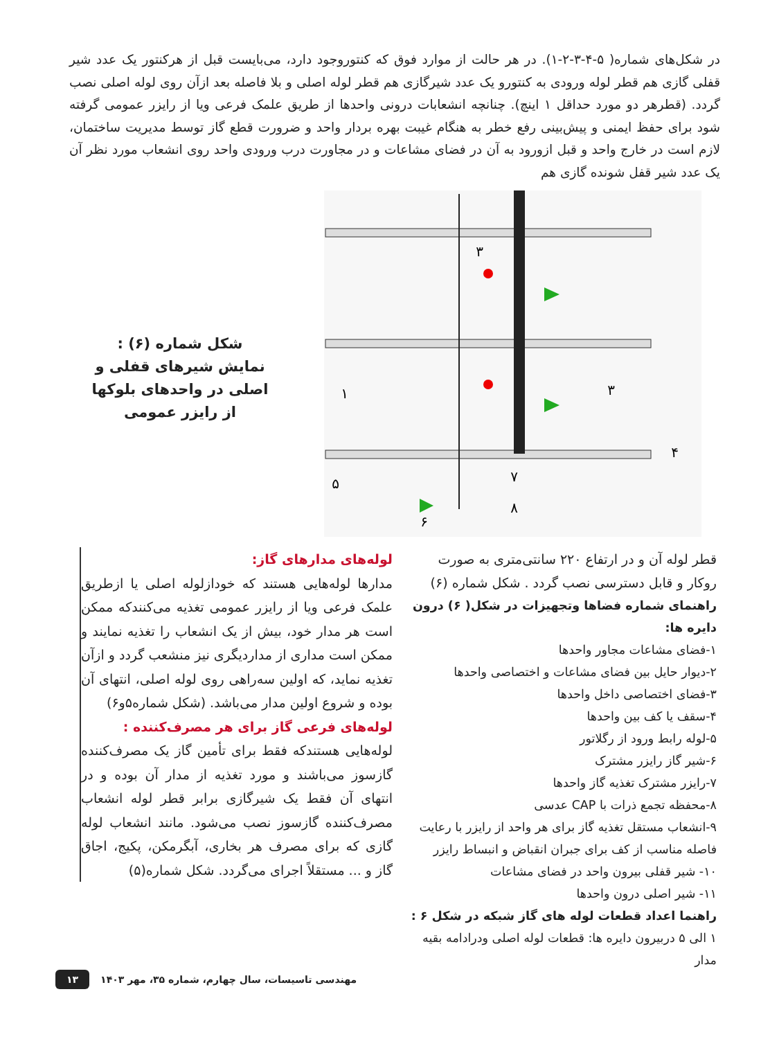در شکل‌های شماره( ۵-۴-۳-۲-۱). در هر حالت از موارد فوق که کنتوروجود دارد، می‌بایست قبل از هرکنتور یک عدد شیر قفلی گازی هم قطر لوله ورودی به کنتورو یک عدد شیرگازی هم قطر لوله اصلی و بلا فاصله بعد ازآن روی لوله اصلی نصب گردد. (قطرهر دو مورد حداقل ۱ اینچ). چنانچه انشعابات درونی واحدها از طریق علمک فرعی ویا از رایزر عمومی گرفته شود برای حفظ ایمنی و پیش‌بینی رفع خطر به هنگام غیبت بهره بردار واحد و ضرورت قطع گاز توسط مدیریت ساختمان، لازم است در خارج واحد و قبل ازورود به آن در فضای مشاعات و در مجاورت درب ورودی واحد روی انشعاب مورد نظر آن یک عدد شیر قفل شونده گازی هم
شکل شماره (۶) :
نمایش شیرهای قفلی و اصلی در واحدهای بلوکها از رایزر عمومی
۳
۱
۳
۴
۵
۶
۷
۸
قطر لوله آن و در ارتفاع ۲۲۰ سانتی‌متری به صورت روکار و قابل دسترسی نصب گردد . شکل شماره (۶)
راهنمای شماره فضاها وتجهیزات در شکل( ۶) درون دایره ها:
۱-فضای مشاعات مجاور واحدها
۲-دیوار حایل بین فضای مشاعات و اختصاصی واحدها
۳-فضای اختصاصی داخل واحدها
۴-سقف یا کف بین واحدها
۵-لوله رابط ورود از رگلاتور
۶-شیر گاز رایزر مشترک
۷-رایزر مشترک تغذیه گاز واحدها
۸-محفظه تجمع ذرات با CAP عدسی
۹-انشعاب مستقل تغذیه گاز برای هر واحد از رایزر با رعایت فاصله مناسب از کف برای جبران انقباض و انبساط رایزر
۱۰- شیر قفلی بیرون واحد در فضای مشاعات
۱۱- شیر اصلی درون واحدها
راهنما اعداد قطعات لوله های گاز شبکه در شکل ۶ :
۱ الی ۵ دربیرون دایره ها: قطعات لوله اصلی ودرادامه بقیه مدار
لوله‌های مدارهای گاز:
مدارها لوله‌هایی هستند که خودازلوله اصلی یا ازطریق علمک فرعی ویا از رایزر عمومی تغذیه می‌کنندکه ممکن است هر مدار خود، بیش از یک انشعاب را تغذیه نمایند و ممکن است مداری از مداردیگری نیز منشعب گردد و ازآن تغذیه نماید، که اولین سه‌راهی روی لوله اصلی، انتهای آن بوده و شروع اولین مدار می‌باشد. (شکل شماره۵و۶)
لوله‌های فرعی گاز برای هر مصرف‌کننده :
لوله‌هایی هستندکه فقط برای تأمین گاز یک مصرف‌کننده گازسوز می‌باشند و مورد تغذیه از مدار آن بوده و در انتهای آن فقط یک شیرگازی برابر قطر لوله انشعاب مصرف‌کننده گازسوز نصب می‌شود. مانند انشعاب لوله گازی که برای مصرف هر بخاری، آبگرمکن، پکیج، اجاق گاز و ... مستقلاً اجرای می‌گردد. شکل شماره(۵)
۱۳ مهندسی تاسیسات، سال چهارم، شماره ۳۵، مهر ۱۴۰۳